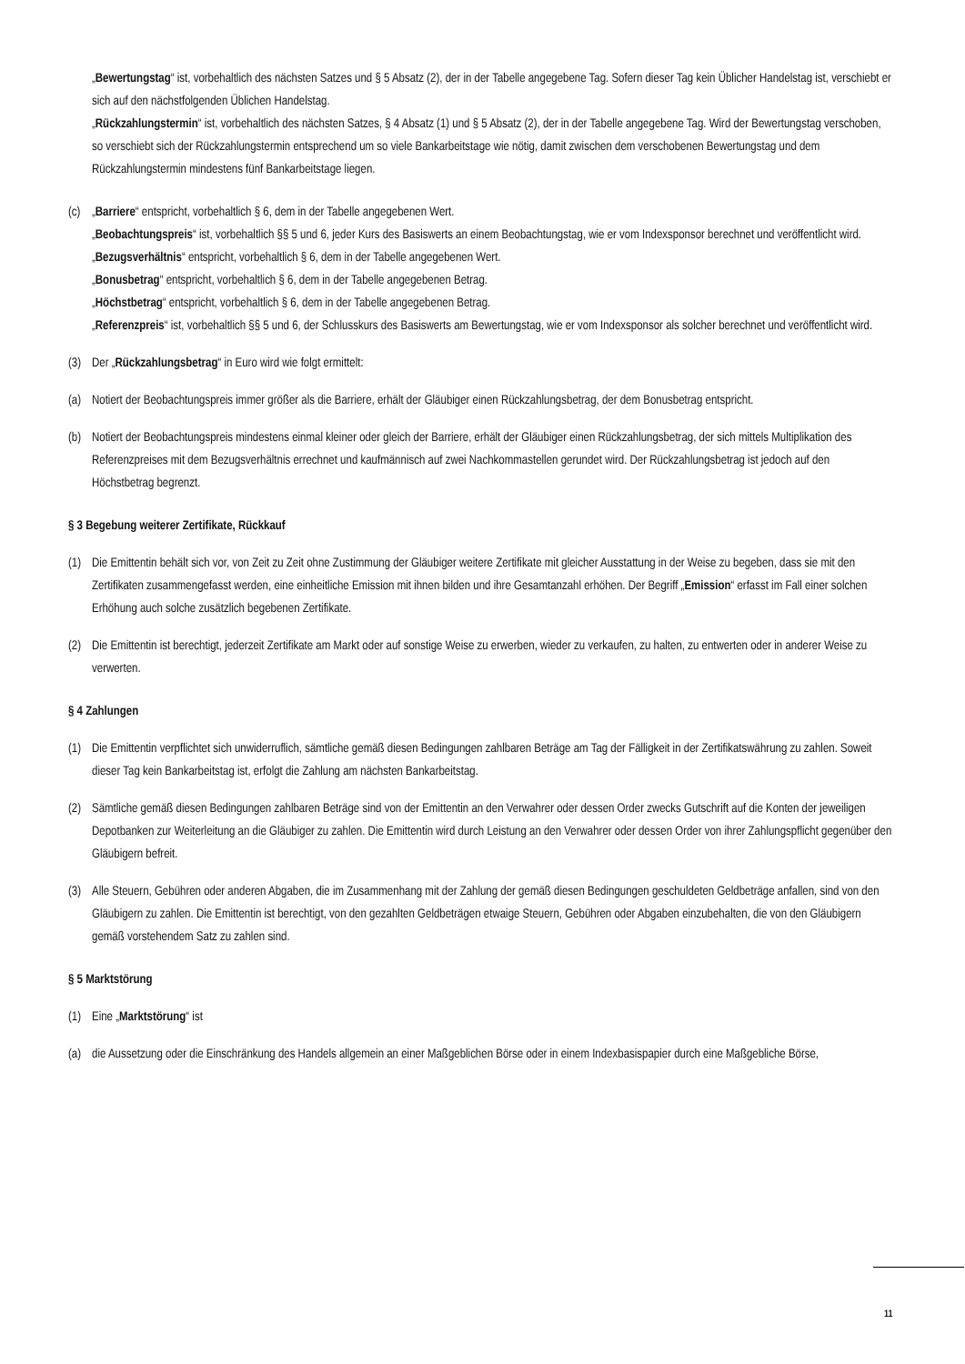„Bewertungstag“ ist, vorbehaltlich des nächsten Satzes und § 5 Absatz (2), der in der Tabelle angegebene Tag. Sofern dieser Tag kein Üblicher Handelstag ist, verschiebt er sich auf den nächstfolgenden Üblichen Handelstag.
„Rückzahlungstermin“ ist, vorbehaltlich des nächsten Satzes, § 4 Absatz (1) und § 5 Absatz (2), der in der Tabelle angegebene Tag. Wird der Bewertungstag verschoben, so verschiebt sich der Rückzahlungstermin entsprechend um so viele Bankarbeitstage wie nötig, damit zwischen dem verschobenen Bewertungstag und dem Rückzahlungstermin mindestens fünf Bankarbeitstage liegen.
(c) „Barriere“ entspricht, vorbehaltlich § 6, dem in der Tabelle angegebenen Wert.
„Beobachtungspreis“ ist, vorbehaltlich §§ 5 und 6, jeder Kurs des Basiswerts an einem Beobachtungstag, wie er vom Indexsponsor berechnet und veröffentlicht wird.
„Bezugsverhältnis“ entspricht, vorbehaltlich § 6, dem in der Tabelle angegebenen Wert.
„Bonusbetrag“ entspricht, vorbehaltlich § 6, dem in der Tabelle angegebenen Betrag.
„Höchstbetrag“ entspricht, vorbehaltlich § 6, dem in der Tabelle angegebenen Betrag.
„Referenzpreis“ ist, vorbehaltlich §§ 5 und 6, der Schlusskurs des Basiswerts am Bewertungstag, wie er vom Indexsponsor als solcher berechnet und veröffentlicht wird.
(3) Der „Rückzahlungsbetrag“ in Euro wird wie folgt ermittelt:
(a) Notiert der Beobachtungspreis immer größer als die Barriere, erhält der Gläubiger einen Rückzahlungsbetrag, der dem Bonusbetrag entspricht.
(b) Notiert der Beobachtungspreis mindestens einmal kleiner oder gleich der Barriere, erhält der Gläubiger einen Rückzahlungsbetrag, der sich mittels Multiplikation des Referenzpreises mit dem Bezugsverhältnis errechnet und kaufmännisch auf zwei Nachkommastellen gerundet wird. Der Rückzahlungsbetrag ist jedoch auf den Höchstbetrag begrenzt.
§ 3 Begebung weiterer Zertifikate, Rückkauf
(1) Die Emittentin behält sich vor, von Zeit zu Zeit ohne Zustimmung der Gläubiger weitere Zertifikate mit gleicher Ausstattung in der Weise zu begeben, dass sie mit den Zertifikaten zusammengefasst werden, eine einheitliche Emission mit ihnen bilden und ihre Gesamtanzahl erhöhen. Der Begriff „Emission“ erfasst im Fall einer solchen Erhöhung auch solche zusätzlich begebenen Zertifikate.
(2) Die Emittentin ist berechtigt, jederzeit Zertifikate am Markt oder auf sonstige Weise zu erwerben, wieder zu verkaufen, zu halten, zu entwerten oder in anderer Weise zu verwerten.
§ 4 Zahlungen
(1) Die Emittentin verpflichtet sich unwiderruflich, sämtliche gemäß diesen Bedingungen zahlbaren Beträge am Tag der Fälligkeit in der Zertifikatswährung zu zahlen. Soweit dieser Tag kein Bankarbeitstag ist, erfolgt die Zahlung am nächsten Bankarbeitstag.
(2) Sämtliche gemäß diesen Bedingungen zahlbaren Beträge sind von der Emittentin an den Verwahrer oder dessen Order zwecks Gutschrift auf die Konten der jeweiligen Depotbanken zur Weiterleitung an die Gläubiger zu zahlen. Die Emittentin wird durch Leistung an den Verwahrer oder dessen Order von ihrer Zahlungspflicht gegenüber den Gläubigern befreit.
(3) Alle Steuern, Gebühren oder anderen Abgaben, die im Zusammenhang mit der Zahlung der gemäß diesen Bedingungen geschuldeten Geldbeträge anfallen, sind von den Gläubigern zu zahlen. Die Emittentin ist berechtigt, von den gezahlten Geldbeträgen etwaige Steuern, Gebühren oder Abgaben einzubehalten, die von den Gläubigern gemäß vorstehendem Satz zu zahlen sind.
§ 5 Marktstörung
(1) Eine „Marktstörung“ ist
(a) die Aussetzung oder die Einschränkung des Handels allgemein an einer Maßgeblichen Börse oder in einem Indexbasispapier durch eine Maßgebliche Börse,
11